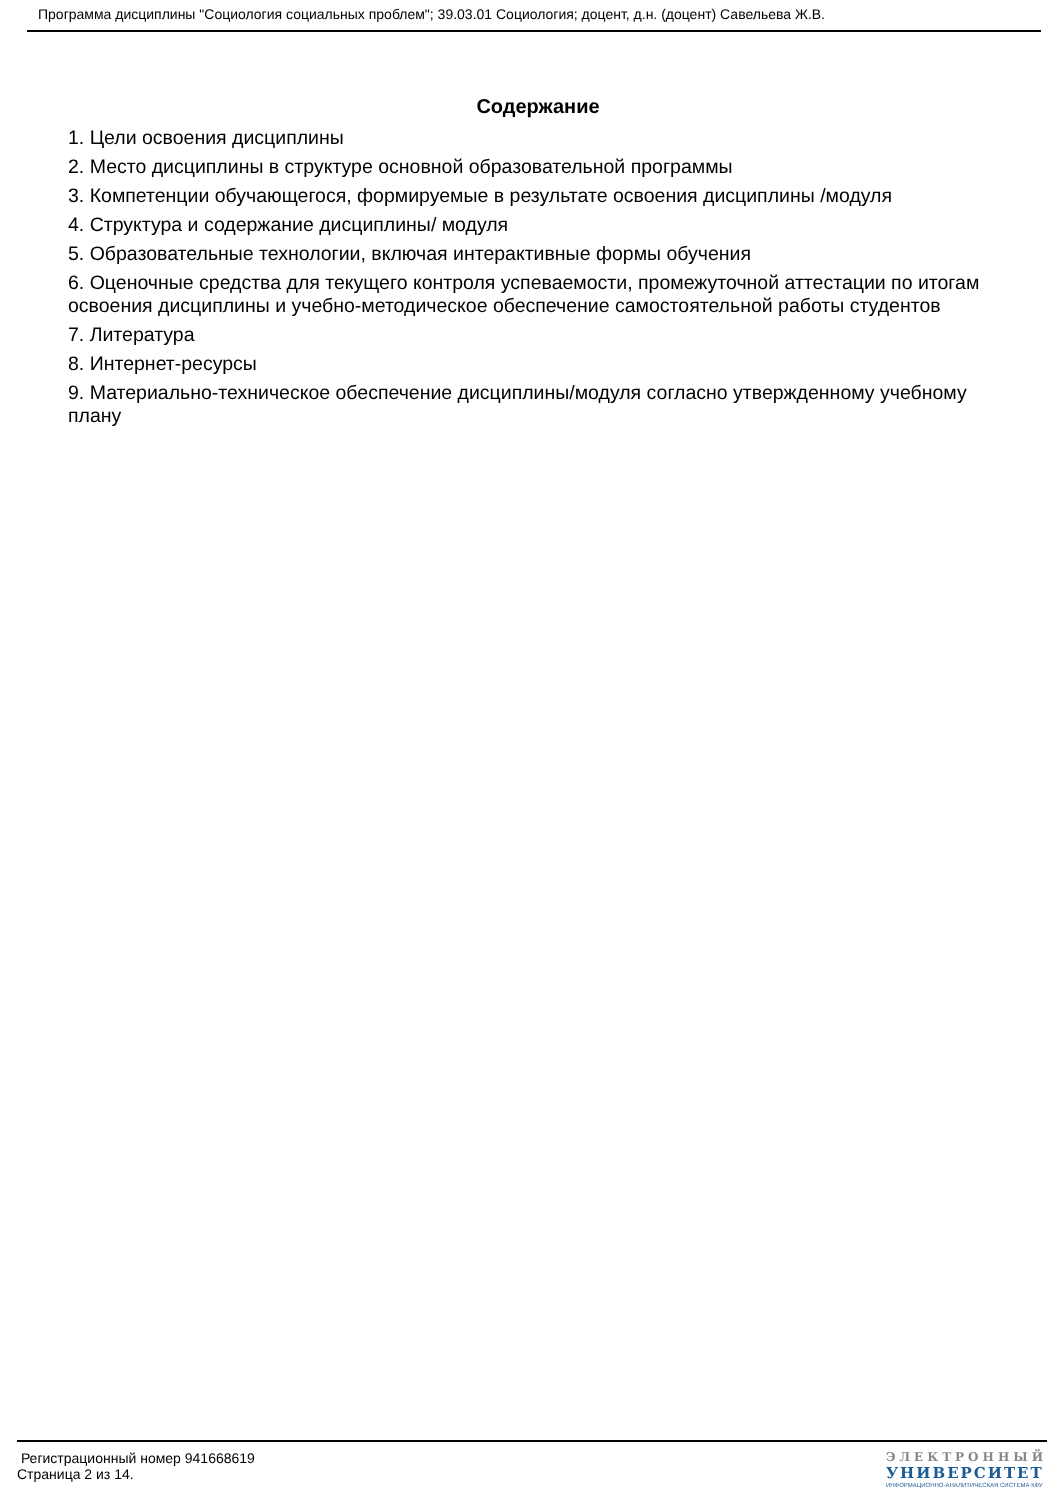Программа дисциплины "Социология социальных проблем"; 39.03.01 Социология; доцент, д.н. (доцент) Савельева Ж.В.
Содержание
1. Цели освоения дисциплины
2. Место дисциплины в структуре основной образовательной программы
3. Компетенции обучающегося, формируемые в результате освоения дисциплины /модуля
4. Структура и содержание дисциплины/ модуля
5. Образовательные технологии, включая интерактивные формы обучения
6. Оценочные средства для текущего контроля успеваемости, промежуточной аттестации по итогам освоения дисциплины и учебно-методическое обеспечение самостоятельной работы студентов
7. Литература
8. Интернет-ресурсы
9. Материально-техническое обеспечение дисциплины/модуля согласно утвержденному учебному плану
Регистрационный номер 941668619
Страница 2 из 14.
ЭЛЕКТРОННЫЙ
УНИВЕРСИТЕТ
ИНФОРМАЦИОННО-АНАЛИТИЧЕСКАЯ СИСТЕМА КФУ